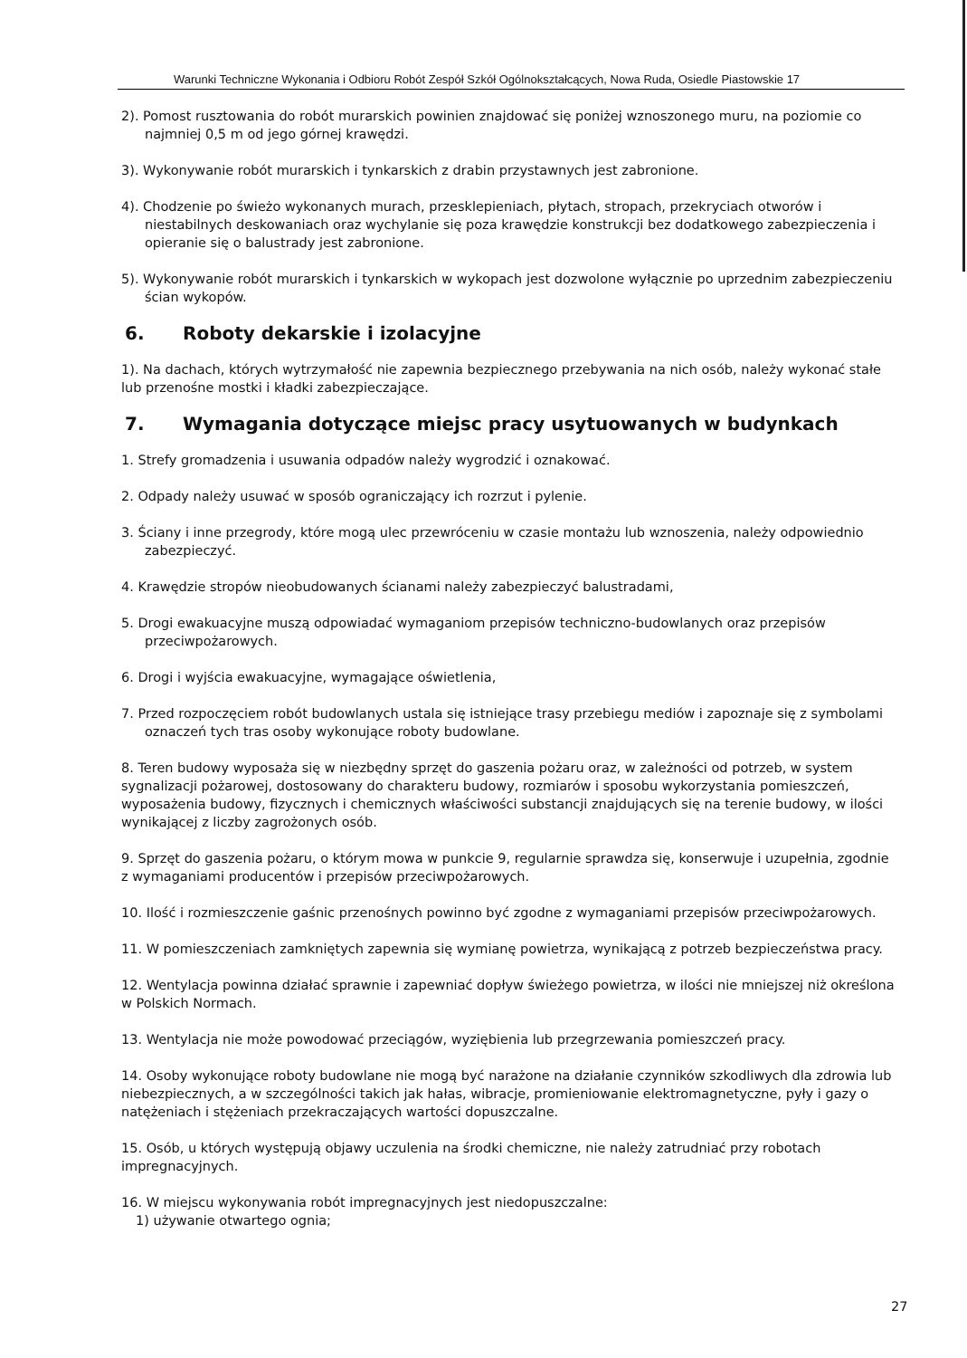Warunki Techniczne Wykonania i Odbioru Robót Zespół Szkół Ogólnokształcących, Nowa Ruda, Osiedle Piastowskie 17
2). Pomost rusztowania do robót murarskich powinien znajdować się poniżej wznoszonego muru, na poziomie co najmniej 0,5 m od jego górnej krawędzi.
3). Wykonywanie robót murarskich i tynkarskich z drabin przystawnych jest zabronione.
4). Chodzenie po świeżo wykonanych murach, przesklepieniach, płytach, stropach, przekryciach otworów i niestabilnych deskowaniach oraz wychylanie się poza krawędzie konstrukcji bez dodatkowego zabezpieczenia i opieranie się o balustrady jest zabronione.
5). Wykonywanie robót murarskich i tynkarskich w wykopach jest dozwolone wyłącznie po uprzednim zabezpieczeniu ścian wykopów.
6. Roboty dekarskie i izolacyjne
1). Na dachach, których wytrzymałość nie zapewnia bezpiecznego przebywania na nich osób, należy wykonać stałe lub przenośne mostki i kładki zabezpieczające.
7. Wymagania dotyczące miejsc pracy usytuowanych w budynkach
1. Strefy gromadzenia i usuwania odpadów należy wygrodzić i oznakować.
2. Odpady należy usuwać w sposób ograniczający ich rozrzut i pylenie.
3. Ściany i inne przegrody, które mogą ulec przewróceniu w czasie montażu lub wznoszenia, należy odpowiednio zabezpieczyć.
4. Krawędzie stropów nieobudowanych ścianami należy zabezpieczyć balustradami,
5. Drogi ewakuacyjne muszą odpowiadać wymaganiom przepisów techniczno-budowlanych oraz przepisów przeciwpożarowych.
6. Drogi i wyjścia ewakuacyjne, wymagające oświetlenia,
7. Przed rozpoczęciem robót budowlanych ustala się istniejące trasy przebiegu mediów i zapoznaje się z symbolami oznaczeń tych tras osoby wykonujące roboty budowlane.
8. Teren budowy wyposaża się w niezbędny sprzęt do gaszenia pożaru oraz, w zależności od potrzeb, w system sygnalizacji pożarowej, dostosowany do charakteru budowy, rozmiarów i sposobu wykorzystania pomieszczeń, wyposażenia budowy, fizycznych i chemicznych właściwości substancji znajdujących się na terenie budowy, w ilości wynikającej z liczby zagrożonych osób.
9. Sprzęt do gaszenia pożaru, o którym mowa w punkcie 9, regularnie sprawdza się, konserwuje i uzupełnia, zgodnie z wymaganiami producentów i przepisów przeciwpożarowych.
10. Ilość i rozmieszczenie gaśnic przenośnych powinno być zgodne z wymaganiami przepisów przeciwpożarowych.
11. W pomieszczeniach zamkniętych zapewnia się wymianę powietrza, wynikającą z potrzeb bezpieczeństwa pracy.
12. Wentylacja powinna działać sprawnie i zapewniać dopływ świeżego powietrza, w ilości nie mniejszej niż określona w Polskich Normach.
13. Wentylacja nie może powodować przeciągów, wyziębienia lub przegrzewania pomieszczeń pracy.
14. Osoby wykonujące roboty budowlane nie mogą być narażone na działanie czynników szkodliwych dla zdrowia lub niebezpiecznych, a w szczególności takich jak hałas, wibracje, promieniowanie elektromagnetyczne, pyły i gazy o natężeniach i stężeniach przekraczających wartości dopuszczalne.
15. Osób, u których występują objawy uczulenia na środki chemiczne, nie należy zatrudniać przy robotach impregnacyjnych.
16. W miejscu wykonywania robót impregnacyjnych jest niedopuszczalne:
1) używanie otwartego ognia;
27